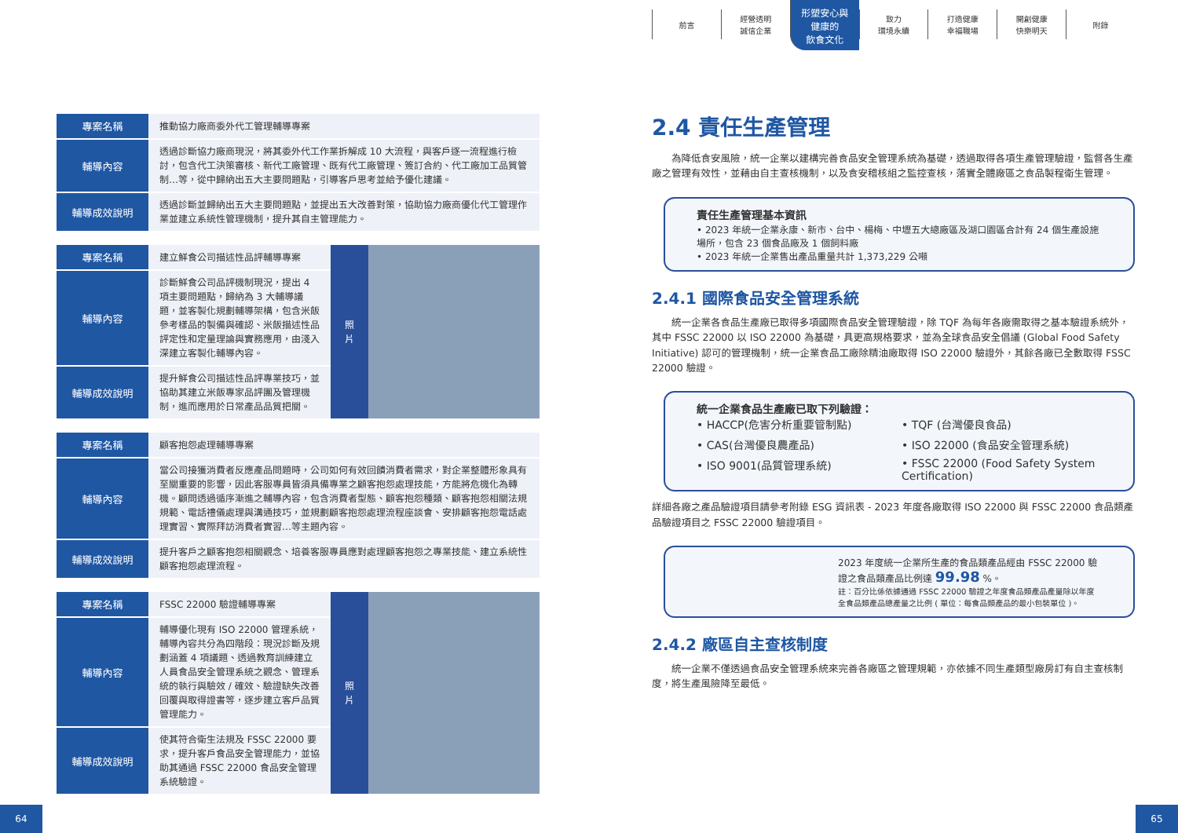| 專案名稱 | 推動協力廠商委外代工管理輔導專案 |
| 輔導內容 | 透過診斷協力廠商現況，將其委外代工作業拆解成 10 大流程，與客戶逐一流程進行檢討，包含代工決策審核、新代工廠管理、既有代工廠管理、簽訂合約、代工廠加工品質管制…等，從中歸納出五大主要問題點，引導客戶思考並給予優化建議。 |
| 輔導成效說明 | 透過診斷並歸納出五大主要問題點，並提出五大改善對策，協助協力廠商優化代工管理作業並建立系統性管理機制，提升其自主管理能力。 |
| 專案名稱 | 建立鮮食公司描述性品評輔導專案 | 照片 | |
| 輔導內容 | 診斷鮮食公司品評機制現況，提出 4 項主要問題點，歸納為 3 大輔導議題，並客製化規劃輔導架構，包含米飯參考樣品的製備與確認、米飯描述性品評定性和定量理論與實務應用，由淺入深建立客製化輔導內容。 | | |
| 輔導成效說明 | 提升鮮食公司描述性品評專業技巧，並協助其建立米飯專家品評團及管理機制，進而應用於日常產品品質把關。 | | |
| 專案名稱 | 顧客抱怨處理輔導專案 |
| 輔導內容 | 當公司接獲消費者反應產品問題時，公司如何有效回饋消費者需求，對企業整體形象具有至關重要的影響，因此客服專員皆須具備專業之顧客抱怨處理技能，方能將危機化為轉機。顧問透過循序漸進之輔導內容，包含消費者型態、顧客抱怨種類、顧客抱怨相關法規規範、電話禮儀處理與溝通技巧，並規劃顧客抱怨處理流程座談會、安排顧客抱怨電話處理實習、實際拜訪消費者實習…等主題內容。 |
| 輔導成效說明 | 提升客戶之顧客抱怨相關觀念、培養客服專員應對處理顧客抱怨之專業技能、建立系統性顧客抱怨處理流程。 |
| 專案名稱 | FSSC 22000 驗證輔導專案 | 照片 | |
| 輔導內容 | 輔導優化現有 ISO 22000 管理系統，輔導內容共分為四階段：現況診斷及規劃涵蓋 4 項議題、透過教育訓練建立人員食品安全管理系統之觀念、管理系統的執行與驗效 / 確效、驗證缺失改善回覆與取得證書等，逐步建立客戶品質管理能力。 | | |
| 輔導成效說明 | 使其符合衛生法規及 FSSC 22000 要求，提升客戶食品安全管理能力，並協助其通過 FSSC 22000 食品安全管理系統驗證。 | | |
前言 經營透明
誠信企業
形塑安心與
健康的
飲食文化
致力
環境永續
打造健康
幸福職場
開創健康
快樂明天
附錄
2.4 責任生產管理
為降低食安風險，統一企業以建構完善食品安全管理系統為基礎，透過取得各項生產管理驗證，監督各生產廠之管理有效性，並藉由自主查核機制，以及食安稽核組之監控查核，落實全體廠區之食品製程衛生管理。
責任生產管理基本資訊
• 2023 年統一企業永康、新市、台中、楊梅、中壢五大總廠區及湖口園區合計有 24 個生產設施場所，包含 23 個食品廠及 1 個飼料廠
• 2023 年統一企業售出產品重量共計 1,373,229 公噸
2.4.1 國際食品安全管理系統
統一企業各食品生產廠已取得多項國際食品安全管理驗證，除 TQF 為每年各廠需取得之基本驗證系統外，其中 FSSC 22000 以 ISO 22000 為基礎，具更高規格要求，並為全球食品安全倡議 (Global Food Safety Initiative) 認可的管理機制，統一企業食品工廠除精油廠取得 ISO 22000 驗證外，其餘各廠已全數取得 FSSC 22000 驗證。
統一企業食品生產廠已取下列驗證：
• HACCP(危害分析重要管制點) • TQF (台灣優良食品) • CAS(台灣優良農產品) • ISO 22000 (食品安全管理系統) • ISO 9001(品質管理系統) • FSSC 22000 (Food Safety System Certification)
詳細各廠之產品驗證項目請參考附錄 ESG 資訊表 - 2023 年度各廠取得 ISO 22000 與 FSSC 22000 食品類產品驗證項目之 FSSC 22000 驗證項目。
2023 年度統一企業所生產的食品類產品經由 FSSC 22000 驗證之食品類產品比例達 99.98 %。
註：百分比係依據通過 FSSC 22000 驗證之年度食品類產品產量除以年度全食品類產品總產量之比例 ( 單位：每食品類產品的最小包裝單位 )。
2.4.2 廠區自主查核制度
統一企業不僅透過食品安全管理系統來完善各廠區之管理規範，亦依據不同生產類型廠房訂有自主查核制度，將生產風險降至最低。
64 65